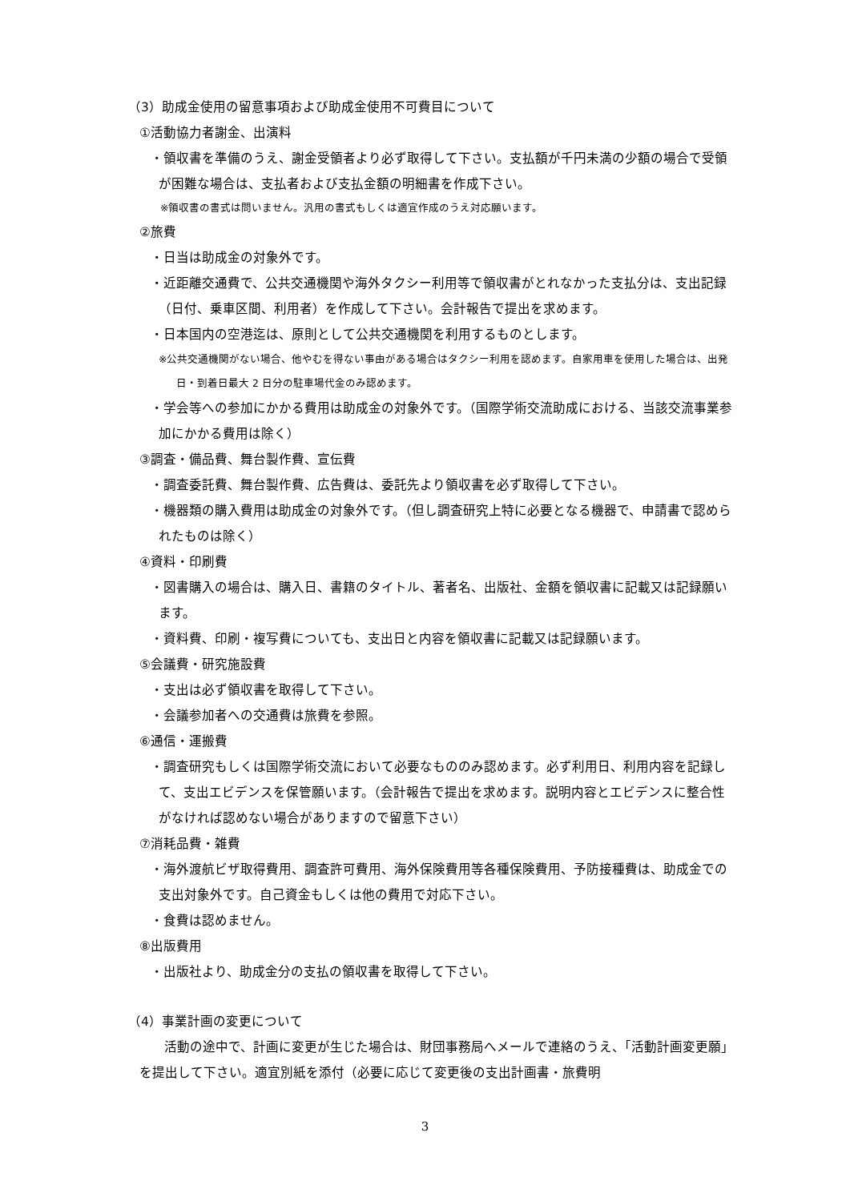（3）助成金使用の留意事項および助成金使用不可費目について
①活動協力者謝金、出演料
・領収書を準備のうえ、謝金受領者より必ず取得して下さい。支払額が千円未満の少額の場合で受領が困難な場合は、支払者および支払金額の明細書を作成下さい。
※領収書の書式は問いません。汎用の書式もしくは適宜作成のうえ対応願います。
②旅費
・日当は助成金の対象外です。
・近距離交通費で、公共交通機関や海外タクシー利用等で領収書がとれなかった支払分は、支出記録（日付、乗車区間、利用者）を作成して下さい。会計報告で提出を求めます。
・日本国内の空港迄は、原則として公共交通機関を利用するものとします。
※公共交通機関がない場合、他やむを得ない事由がある場合はタクシー利用を認めます。自家用車を使用した場合は、出発日・到着日最大 2 日分の駐車場代金のみ認めます。
・学会等への参加にかかる費用は助成金の対象外です。（国際学術交流助成における、当該交流事業参加にかかる費用は除く）
③調査・備品費、舞台製作費、宣伝費
・調査委託費、舞台製作費、広告費は、委託先より領収書を必ず取得して下さい。
・機器類の購入費用は助成金の対象外です。（但し調査研究上特に必要となる機器で、申請書で認められたものは除く）
④資料・印刷費
・図書購入の場合は、購入日、書籍のタイトル、著者名、出版社、金額を領収書に記載又は記録願います。
・資料費、印刷・複写費についても、支出日と内容を領収書に記載又は記録願います。
⑤会議費・研究施設費
・支出は必ず領収書を取得して下さい。
・会議参加者への交通費は旅費を参照。
⑥通信・運搬費
・調査研究もしくは国際学術交流において必要なもののみ認めます。必ず利用日、利用内容を記録して、支出エビデンスを保管願います。（会計報告で提出を求めます。説明内容とエビデンスに整合性がなければ認めない場合がありますので留意下さい）
⑦消耗品費・雑費
・海外渡航ビザ取得費用、調査許可費用、海外保険費用等各種保険費用、予防接種費は、助成金での支出対象外です。自己資金もしくは他の費用で対応下さい。
・食費は認めません。
⑧出版費用
・出版社より、助成金分の支払の領収書を取得して下さい。
（4）事業計画の変更について
活動の途中で、計画に変更が生じた場合は、財団事務局へメールで連絡のうえ、「活動計画変更願」を提出して下さい。適宜別紙を添付（必要に応じて変更後の支出計画書・旅費明
3